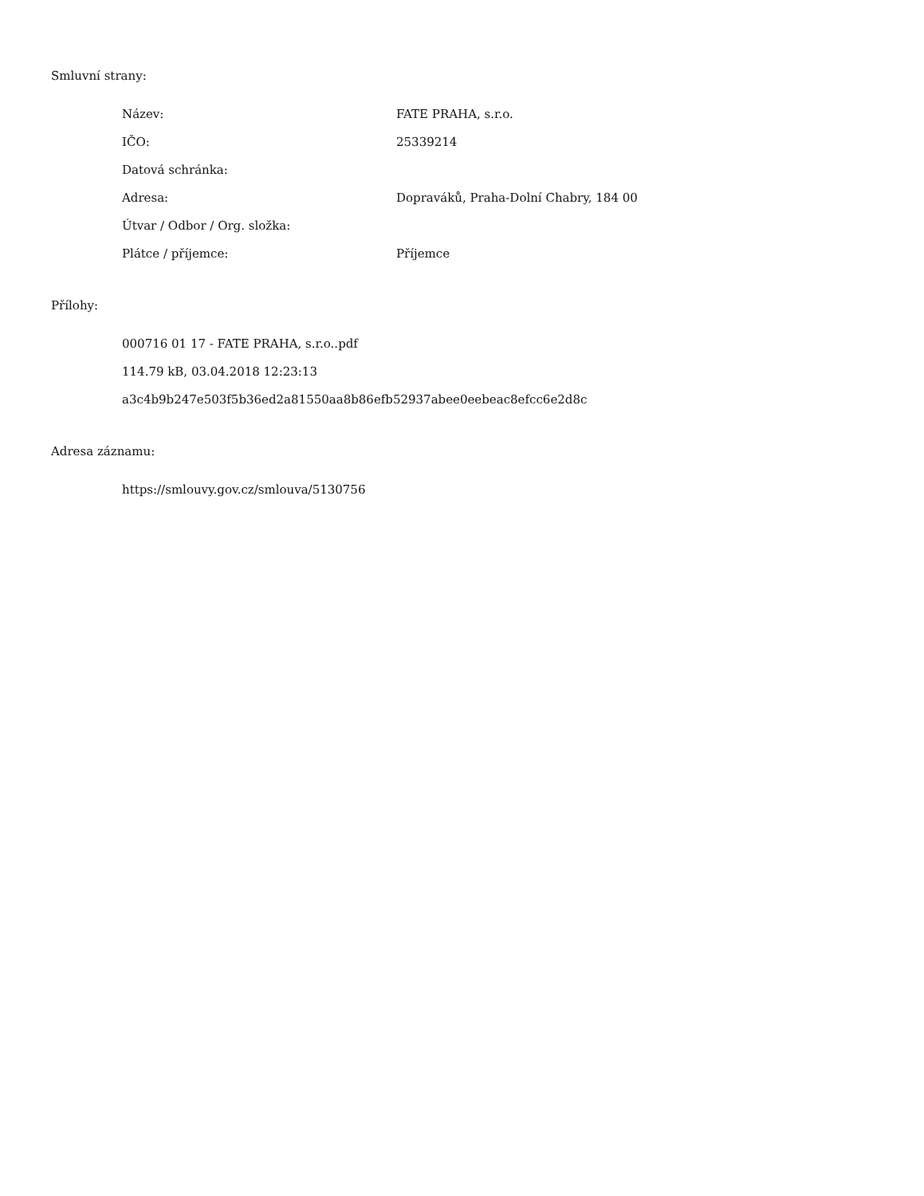Smluvní strany:
| Název: | FATE PRAHA, s.r.o. |
| IČO: | 25339214 |
| Datová schránka: | |
| Adresa: | Dopraváků, Praha-Dolní Chabry, 184 00 |
| Útvar / Odbor / Org. složka: | |
| Plátce / příjemce: | Příjemce |
Přílohy:
000716 01 17 - FATE PRAHA, s.r.o..pdf
114.79 kB, 03.04.2018 12:23:13
a3c4b9b247e503f5b36ed2a81550aa8b86efb52937abee0eebeac8efcc6e2d8c
Adresa záznamu:
https://smlouvy.gov.cz/smlouva/5130756